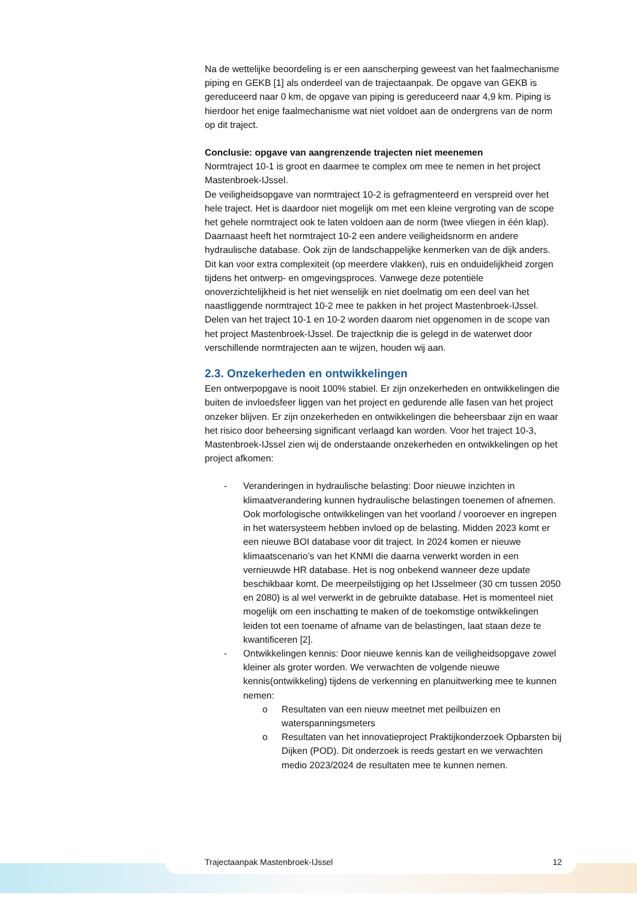Na de wettelijke beoordeling is er een aanscherping geweest van het faalmechanisme piping en GEKB [1] als onderdeel van de trajectaanpak. De opgave van GEKB is gereduceerd naar 0 km, de opgave van piping is gereduceerd naar 4,9 km. Piping is hierdoor het enige faalmechanisme wat niet voldoet aan de ondergrens van de norm op dit traject.
Conclusie: opgave van aangrenzende trajecten niet meenemen
Normtraject 10-1 is groot en daarmee te complex om mee te nemen in het project Mastenbroek-IJssel.
De veiligheidsopgave van normtraject 10-2 is gefragmenteerd en verspreid over het hele traject. Het is daardoor niet mogelijk om met een kleine vergroting van de scope het gehele normtraject ook te laten voldoen aan de norm (twee vliegen in één klap). Daarnaast heeft het normtraject 10-2 een andere veiligheidsnorm en andere hydraulische database. Ook zijn de landschappelijke kenmerken van de dijk anders. Dit kan voor extra complexiteit (op meerdere vlakken), ruis en onduidelijkheid zorgen tijdens het ontwerp- en omgevingsproces. Vanwege deze potentiële onoverzichtelijkheid is het niet wenselijk en niet doelmatig om een deel van het naastliggende normtraject 10-2 mee te pakken in het project Mastenbroek-IJssel.
Delen van het traject 10-1 en 10-2 worden daarom niet opgenomen in de scope van het project Mastenbroek-IJssel. De trajectknip die is gelegd in de waterwet door verschillende normtrajecten aan te wijzen, houden wij aan.
2.3. Onzekerheden en ontwikkelingen
Een ontwerpopgave is nooit 100% stabiel. Er zijn onzekerheden en ontwikkelingen die buiten de invloedsfeer liggen van het project en gedurende alle fasen van het project onzeker blijven. Er zijn onzekerheden en ontwikkelingen die beheersbaar zijn en waar het risico door beheersing significant verlaagd kan worden. Voor het traject 10-3, Mastenbroek-IJssel zien wij de onderstaande onzekerheden en ontwikkelingen op het project afkomen:
- Veranderingen in hydraulische belasting: Door nieuwe inzichten in klimaatverandering kunnen hydraulische belastingen toenemen of afnemen. Ook morfologische ontwikkelingen van het voorland / vooroever en ingrepen in het watersysteem hebben invloed op de belasting. Midden 2023 komt er een nieuwe BOI database voor dit traject. In 2024 komen er nieuwe klimaatscenario’s van het KNMI die daarna verwerkt worden in een vernieuwde HR database. Het is nog onbekend wanneer deze update beschikbaar komt. De meerpeilstijging op het IJsselmeer (30 cm tussen 2050 en 2080) is al wel verwerkt in de gebruikte database. Het is momenteel niet mogelijk om een inschatting te maken of de toekomstige ontwikkelingen leiden tot een toename of afname van de belastingen, laat staan deze te kwantificeren [2].
- Ontwikkelingen kennis: Door nieuwe kennis kan de veiligheidsopgave zowel kleiner als groter worden. We verwachten de volgende nieuwe kennis(ontwikkeling) tijdens de verkenning en planuitwerking mee te kunnen nemen:
o Resultaten van een nieuw meetnet met peilbuizen en waterspanningsmeters
o Resultaten van het innovatieproject Praktijkonderzoek Opbarsten bij Dijken (POD). Dit onderzoek is reeds gestart en we verwachten medio 2023/2024 de resultaten mee te kunnen nemen.
Trajectaanpak Mastenbroek-IJssel 12